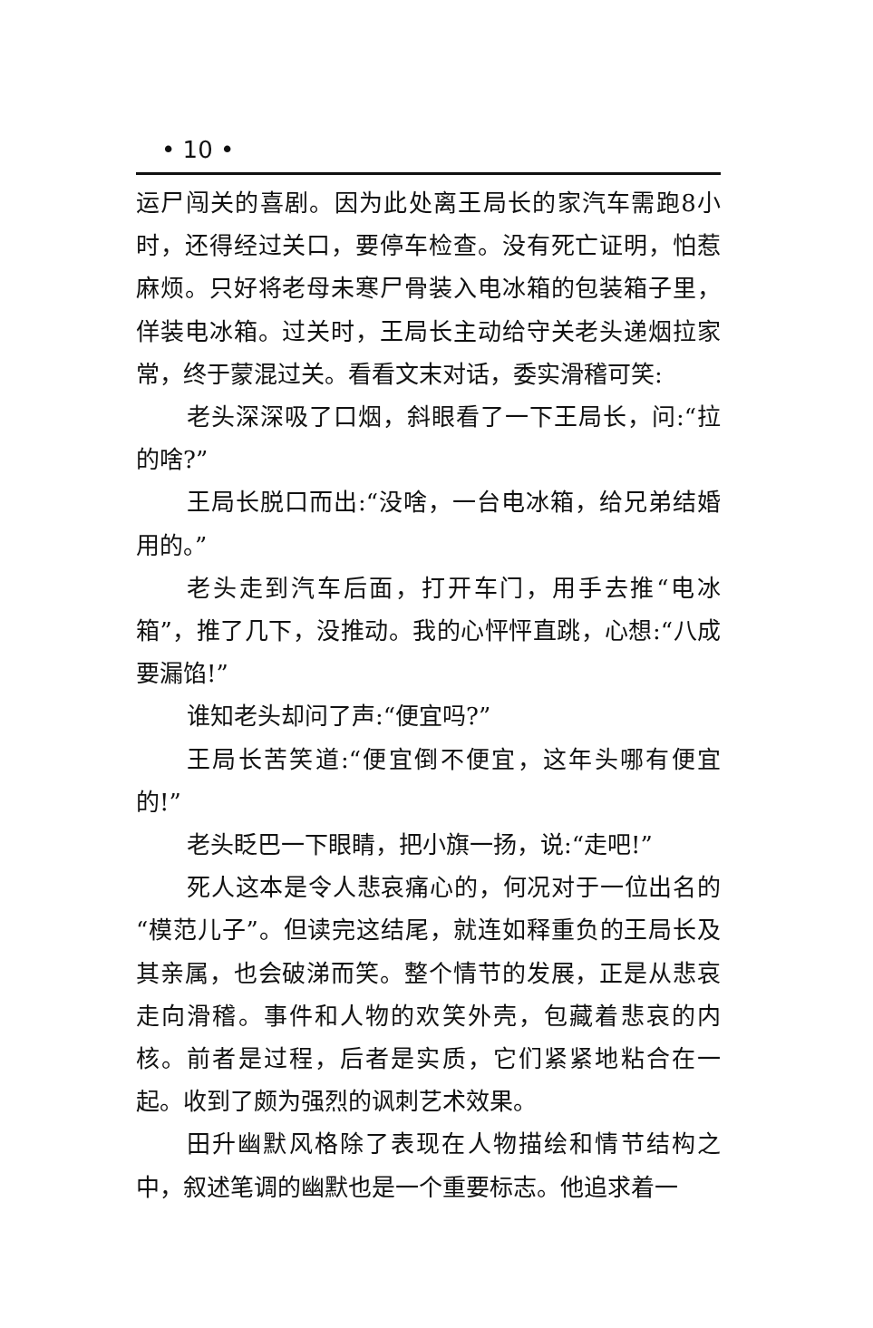• 10 •
运尸闯关的喜剧。因为此处离王局长的家汽车需跑8小时，还得经过关口，要停车检查。没有死亡证明，怕惹麻烦。只好将老母未寒尸骨装入电冰箱的包装箱子里，佯装电冰箱。过关时，王局长主动给守关老头递烟拉家常，终于蒙混过关。看看文末对话，委实滑稽可笑:
老头深深吸了口烟，斜眼看了一下王局长，问:“拉的啥?”
王局长脱口而出:“没啥，一台电冰箱，给兄弟结婚用的。”
老头走到汽车后面，打开车门，用手去推“电冰箱”，推了几下，没推动。我的心怦怦直跳，心想:“八成要漏馅!”
谁知老头却问了声:“便宜吗?”
王局长苦笑道:“便宜倒不便宜，这年头哪有便宜的!”
老头眨巴一下眼睛，把小旗一扬，说:“走吧!”
死人这本是令人悲哀痛心的，何况对于一位出名的“模范儿子”。但读完这结尾，就连如释重负的王局长及其亲属，也会破涕而笑。整个情节的发展，正是从悲哀走向滑稽。事件和人物的欢笑外壳，包藏着悲哀的内核。前者是过程，后者是实质，它们紧紧地粘合在一起。收到了颇为强烈的讽刺艺术效果。
田升幽默风格除了表现在人物描绘和情节结构之中，叙述笔调的幽默也是一个重要标志。他追求着一